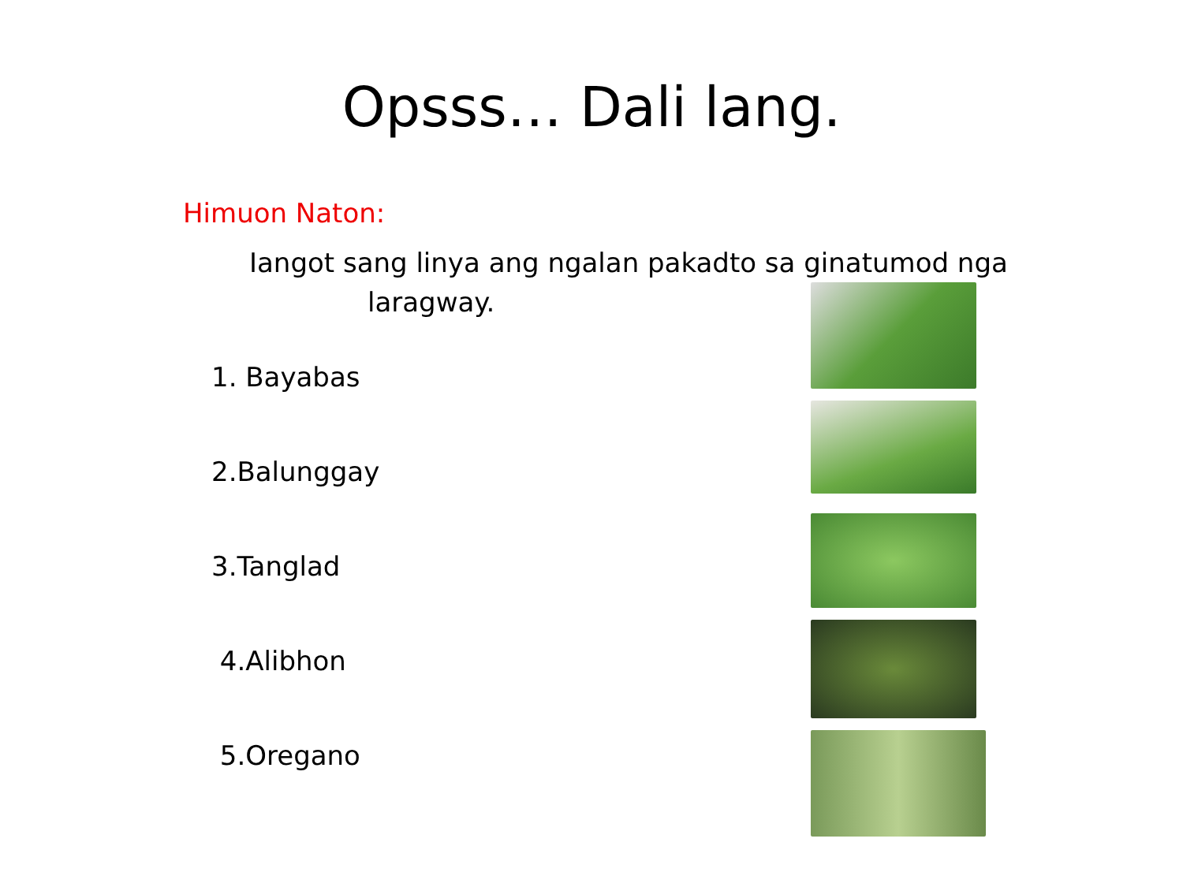Opsss… Dali lang.
Himuon Naton:
Iangot sang linya ang ngalan pakadto sa ginatumod nga
laragway.
1. Bayabas
2.Balunggay
3.Tanglad
4.Alibhon
5.Oregano